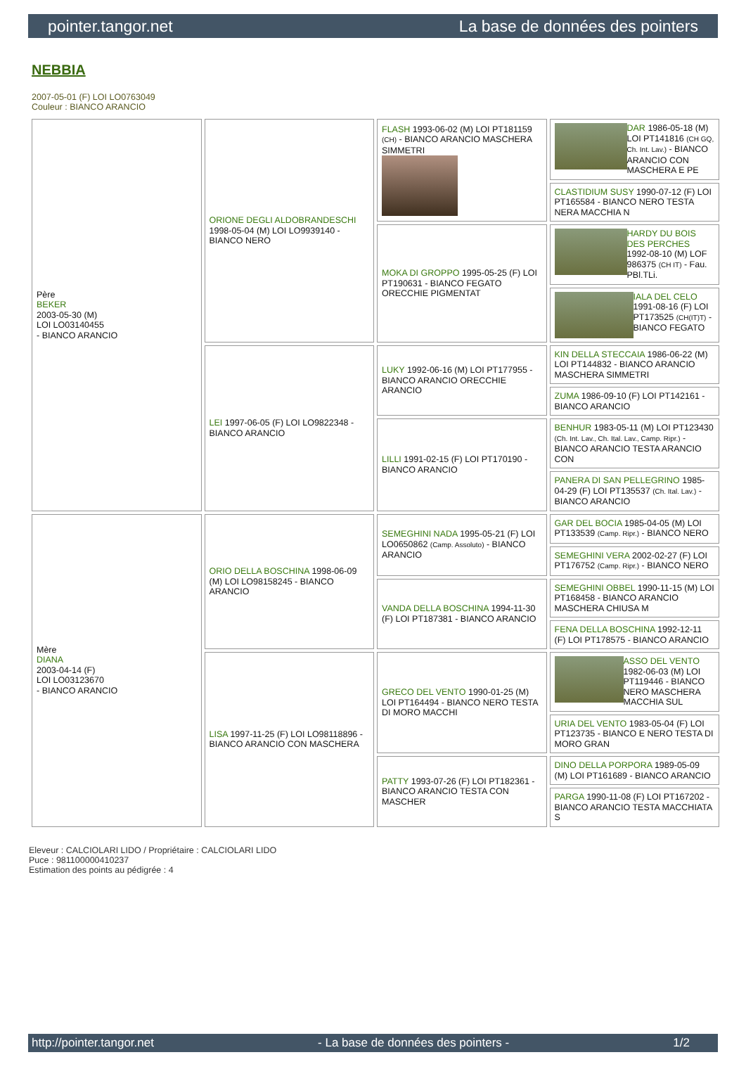pointer.tangor.net La base de données des pointers
NEBBIA
2007-05-01 (F) LOI LO0763049
Couleur : BIANCO ARANCIO
| Père BEKER 2003-05-30 (M) LOI LO03140455 - BIANCO ARANCIO | ORIONE DEGLI ALDOBRANDESCHI 1998-05-04 (M) LOI LO9939140 - BIANCO NERO | FLASH 1993-06-02 (M) LOI PT181159 (CH) - BIANCO ARANCIO MASCHERA SIMMETRI | DAR 1986-05-18 (M) LOI PT141816 (CH GQ, Ch. Int. Lav.) - BIANCO ARANCIO CON MASCHERA E PE |
| | | | CLASTIDIUM SUSY 1990-07-12 (F) LOI PT165584 - BIANCO NERO TESTA NERA MACCHIA N |
| | | MOKA DI GROPPO 1995-05-25 (F) LOI PT190631 - BIANCO FEGATO ORECCHIE PIGMENTAT | HARDY DU BOIS DES PERCHES 1992-08-10 (M) LOF 986375 (CH IT) - Fau. PBl.TLi. |
| | | | IALA DEL CELO 1991-08-16 (F) LOI PT173525 (CH(IT)T) - BIANCO FEGATO |
| | LEI 1997-06-05 (F) LOI LO9822348 - BIANCO ARANCIO | LUKY 1992-06-16 (M) LOI PT177955 - BIANCO ARANCIO ORECCHIE ARANCIO | KIN DELLA STECCAIA 1986-06-22 (M) LOI PT144832 - BIANCO ARANCIO MASCHERA SIMMETRI |
| | | | ZUMA 1986-09-10 (F) LOI PT142161 - BIANCO ARANCIO |
| | | LILLI 1991-02-15 (F) LOI PT170190 - BIANCO ARANCIO | BENHUR 1983-05-11 (M) LOI PT123430 (Ch. Int. Lav., Ch. Ital. Lav., Camp. Ripr.) - BIANCO ARANCIO TESTA ARANCIO CON |
| | | | PANERA DI SAN PELLEGRINO 1985-04-29 (F) LOI PT135537 (Ch. Ital. Lav.) - BIANCO ARANCIO |
| Mère DIANA 2003-04-14 (F) LOI LO03123670 - BIANCO ARANCIO | ORIO DELLA BOSCHINA 1998-06-09 (M) LOI LO98158245 - BIANCO ARANCIO | SEMEGHINI NADA 1995-05-21 (F) LOI LO0650862 (Camp. Assoluto) - BIANCO ARANCIO | GAR DEL BOCIA 1985-04-05 (M) LOI PT133539 (Camp. Ripr.) - BIANCO NERO |
| | | | SEMEGHINI VERA 2002-02-27 (F) LOI PT176752 (Camp. Ripr.) - BIANCO NERO |
| | | VANDA DELLA BOSCHINA 1994-11-30 (F) LOI PT187381 - BIANCO ARANCIO | SEMEGHINI OBBEL 1990-11-15 (M) LOI PT168458 - BIANCO ARANCIO MASCHERA CHIUSA M |
| | | | FENA DELLA BOSCHINA 1992-12-11 (F) LOI PT178575 - BIANCO ARANCIO |
| | LISA 1997-11-25 (F) LOI LO98118896 - BIANCO ARANCIO CON MASCHERA | GRECO DEL VENTO 1990-01-25 (M) LOI PT164494 - BIANCO NERO TESTA DI MORO MACCHI | ASSO DEL VENTO 1982-06-03 (M) LOI PT119446 - BIANCO NERO MASCHERA MACCHIA SUL |
| | | | URIA DEL VENTO 1983-05-04 (F) LOI PT123735 - BIANCO E NERO TESTA DI MORO GRAN |
| | | PATTY 1993-07-26 (F) LOI PT182361 - BIANCO ARANCIO TESTA CON MASCHER | DINO DELLA PORPORA 1989-05-09 (M) LOI PT161689 - BIANCO ARANCIO |
| | | | PARGA 1990-11-08 (F) LOI PT167202 - BIANCO ARANCIO TESTA MACCHIATA S |
Eleveur : CALCIOLARI LIDO / Propriétaire : CALCIOLARI LIDO
Puce : 981100000410237
Estimation des points au pédigrée : 4
http://pointer.tangor.net - La base de données des pointers - 1/2